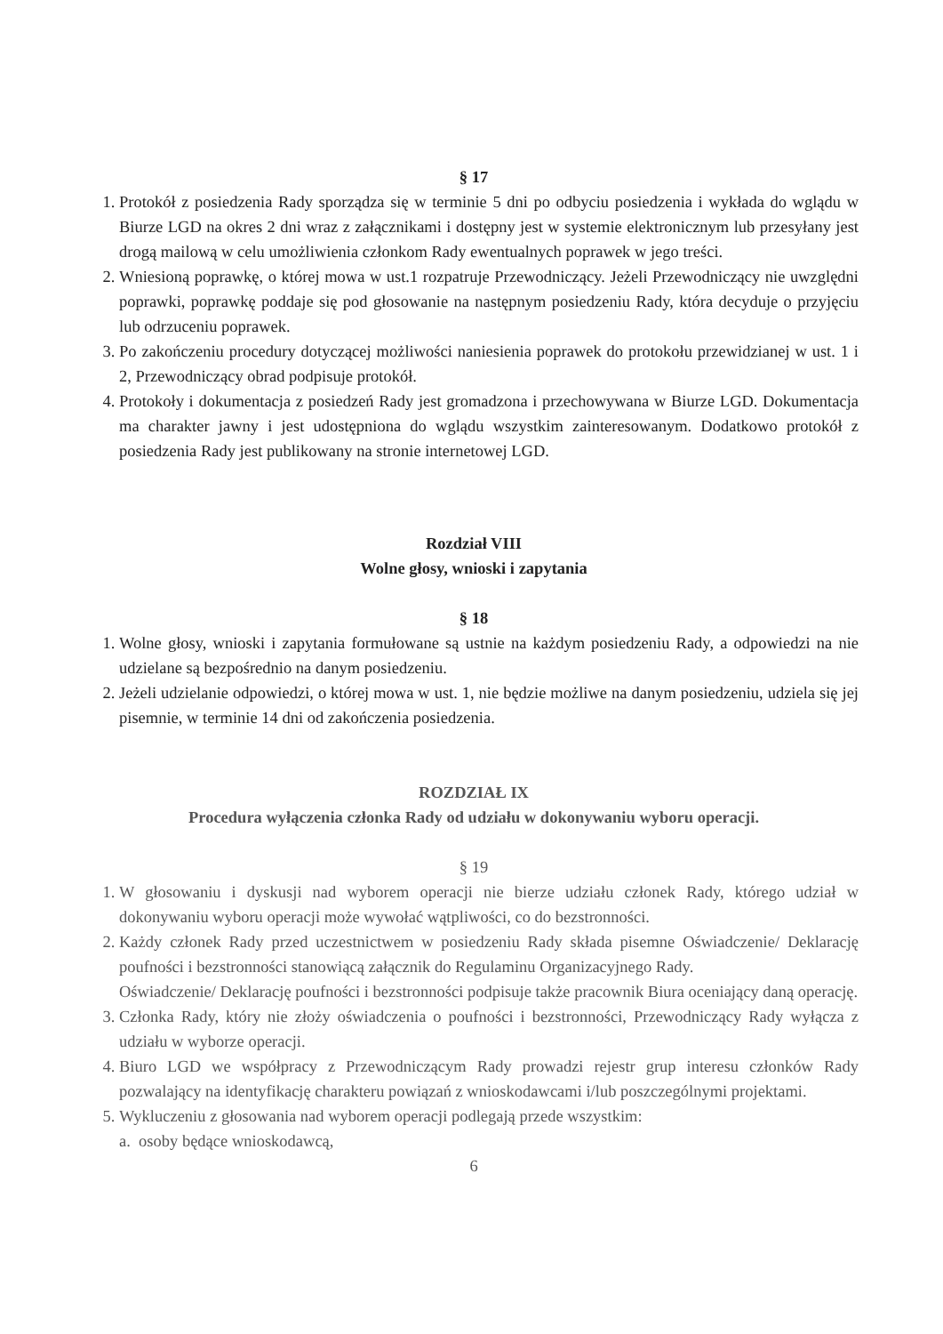§ 17
1. Protokół z posiedzenia Rady sporządza się w terminie 5 dni po odbyciu posiedzenia i wykłada do wglądu w Biurze LGD na okres 2 dni wraz z załącznikami i dostępny jest w systemie elektronicznym lub przesyłany jest drogą mailową w celu umożliwienia członkom Rady ewentualnych poprawek w jego treści.
2. Wniesioną poprawkę, o której mowa w ust.1 rozpatruje Przewodniczący. Jeżeli Przewodniczący nie uwzględni poprawki, poprawkę poddaje się pod głosowanie na następnym posiedzeniu Rady, która decyduje o przyjęciu lub odrzuceniu poprawek.
3. Po zakończeniu procedury dotyczącej możliwości naniesienia poprawek do protokołu przewidzianej w ust. 1 i 2, Przewodniczący obrad podpisuje protokół.
4. Protokoły i dokumentacja z posiedzeń Rady jest gromadzona i przechowywana w Biurze LGD. Dokumentacja ma charakter jawny i jest udostępniona do wglądu wszystkim zainteresowanym. Dodatkowo protokół z posiedzenia Rady jest publikowany na stronie internetowej LGD.
Rozdział VIII
Wolne głosy, wnioski i zapytania
§ 18
1. Wolne głosy, wnioski i zapytania formułowane są ustnie na każdym posiedzeniu Rady, a odpowiedzi na nie udzielane są bezpośrednio na danym posiedzeniu.
2. Jeżeli udzielanie odpowiedzi, o której mowa w ust. 1, nie będzie możliwe na danym posiedzeniu, udziela się jej pisemnie, w terminie 14 dni od zakończenia posiedzenia.
ROZDZIAŁ IX
Procedura wyłączenia członka Rady od udziału w dokonywaniu wyboru operacji.
§ 19
1. W głosowaniu i dyskusji nad wyborem operacji nie bierze udziału członek Rady, którego udział w dokonywaniu wyboru operacji może wywołać wątpliwości, co do bezstronności.
2. Każdy członek Rady przed uczestnictwem w posiedzeniu Rady składa pisemne Oświadczenie/ Deklarację poufności i bezstronności stanowiącą załącznik do Regulaminu Organizacyjnego Rady.
Oświadczenie/ Deklarację poufności i bezstronności podpisuje także pracownik Biura oceniający daną operację.
3. Członka Rady, który nie złoży oświadczenia o poufności i bezstronności, Przewodniczący Rady wyłącza z udziału w wyborze operacji.
4. Biuro LGD we współpracy z Przewodniczącym Rady prowadzi rejestr grup interesu członków Rady pozwalający na identyfikację charakteru powiązań z wnioskodawcami i/lub poszczególnymi projektami.
5. Wykluczeniu z głosowania nad wyborem operacji podlegają przede wszystkim:
a. osoby będące wnioskodawcą,
6